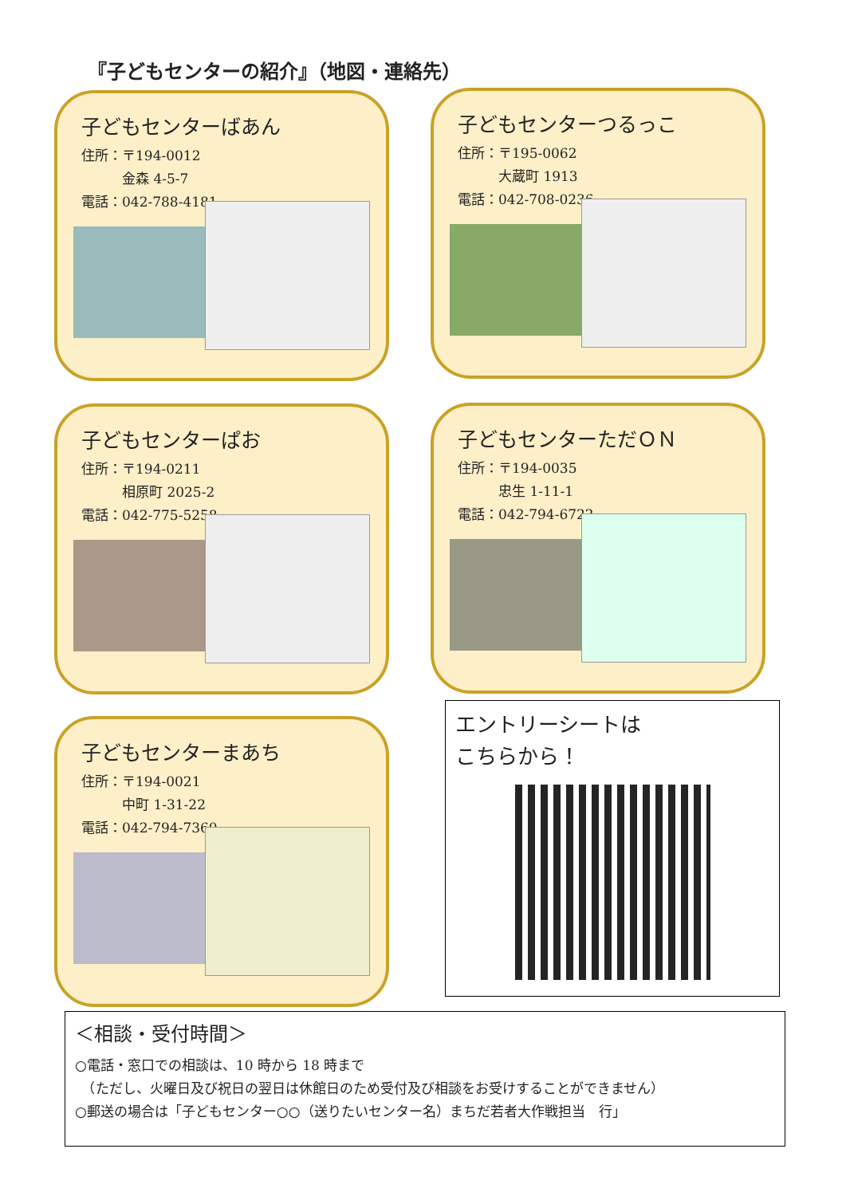『子どもセンターの紹介』（地図・連絡先）
子どもセンターばあん
住所：〒194-0012
　　　金森 4-5-7
電話：042-788-4181
子どもセンターつるっこ
住所：〒195-0062
　　　大蔵町 1913
電話：042-708-0236
子どもセンターぱお
住所：〒194-0211
　　　相原町 2025-2
電話：042-775-5258
子どもセンターただＯＮ
住所：〒194-0035
　　　忠生 1-11-1
電話：042-794-6722
子どもセンターまあち
住所：〒194-0021
　　　中町 1-31-22
電話：042-794-7360
エントリーシートは
こちらから！
＜相談・受付時間＞
○電話・窓口での相談は、10 時から 18 時まで
　（ただし、火曜日及び祝日の翌日は休館日のため受付及び相談をお受けすることができません）
○郵送の場合は「子どもセンター○○（送りたいセンター名）まちだ若者大作戦担当　行」